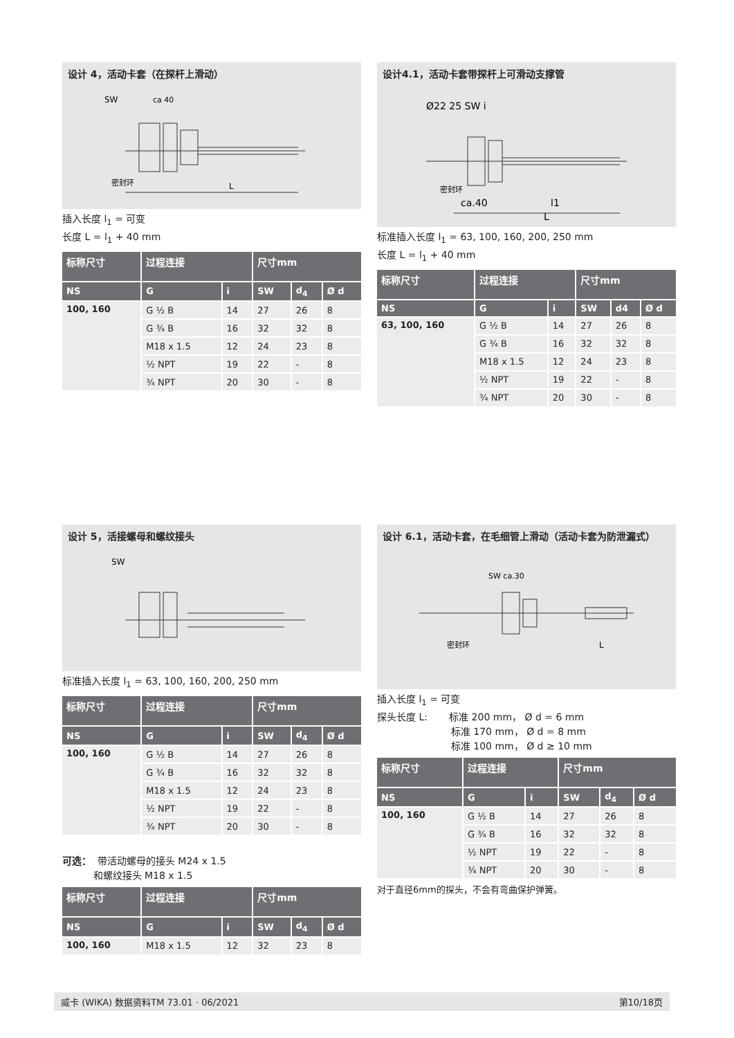设计 4，活动卡套（在探杆上滑动）
SW
ca 40
密封环
L
插入长度 l<sub>1</sub> = 可变
长度 L = l<sub>1</sub> + 40 mm
| 标称尺寸 | 过程连接 | | 尺寸mm | | |
| --- | --- | --- | --- | --- | --- |
| NS | G | i | SW | d<sub>4</sub> | Ø d |
| 100, 160 | G ½ B | 14 | 27 | 26 | 8 |
| | G ¾ B | 16 | 32 | 32 | 8 |
| | M18 x 1.5 | 12 | 24 | 23 | 8 |
| | ½ NPT | 19 | 22 | - | 8 |
| | ¾ NPT | 20 | 30 | - | 8 |
设计4.1，活动卡套带探杆上可滑动支撑管
Ø22 25 SW i
密封环
ca.40
l1
L
标准插入长度 l<sub>1</sub> = 63, 100, 160, 200, 250 mm
长度 L = l<sub>1</sub> + 40 mm
| 标称尺寸 | 过程连接 | | 尺寸mm | | |
| --- | --- | --- | --- | --- | --- |
| NS | G | i | SW | d4 | Ø d |
| 63, 100, 160 | G ½ B | 14 | 27 | 26 | 8 |
| | G ¾ B | 16 | 32 | 32 | 8 |
| | M18 x 1.5 | 12 | 24 | 23 | 8 |
| | ½ NPT | 19 | 22 | - | 8 |
| | ¾ NPT | 20 | 30 | - | 8 |
设计 5，活接螺母和螺纹接头
SW
标准插入长度 l<sub>1</sub> = 63, 100, 160, 200, 250 mm
| 标称尺寸 | 过程连接 | | 尺寸mm | | |
| --- | --- | --- | --- | --- | --- |
| NS | G | i | SW | d<sub>4</sub> | Ø d |
| 100, 160 | G ½ B | 14 | 27 | 26 | 8 |
| | G ¾ B | 16 | 32 | 32 | 8 |
| | M18 x 1.5 | 12 | 24 | 23 | 8 |
| | ½ NPT | 19 | 22 | - | 8 |
| | ¾ NPT | 20 | 30 | - | 8 |
可选： 带活动螺母的接头 M24 x 1.5
和螺纹接头 M18 x 1.5
| 标称尺寸 | 过程连接 | | 尺寸mm | | |
| --- | --- | --- | --- | --- | --- |
| NS | G | i | SW | d<sub>4</sub> | Ø d |
| 100, 160 | M18 x 1.5 | 12 | 32 | 23 | 8 |
设计 6.1，活动卡套，在毛细管上滑动（活动卡套为防泄漏式）
SW ca.30
密封环
L
插入长度 l<sub>1</sub> = 可变
探头长度 L: 标准 200 mm， Ø d = 6 mm
标准 170 mm， Ø d = 8 mm
标准 100 mm， Ø d ≥ 10 mm
| 标称尺寸 | 过程连接 | | 尺寸mm | | |
| --- | --- | --- | --- | --- | --- |
| NS | G | i | SW | d<sub>4</sub> | Ø d |
| 100, 160 | G ½ B | 14 | 27 | 26 | 8 |
| | G ¾ B | 16 | 32 | 32 | 8 |
| | ½ NPT | 19 | 22 | - | 8 |
| | ¾ NPT | 20 | 30 | - | 8 |
对于直径6mm的探头，不会有弯曲保护弹簧。
威卡 (WIKA) 数据资料TM 73.01 · 06/2021 第10/18页